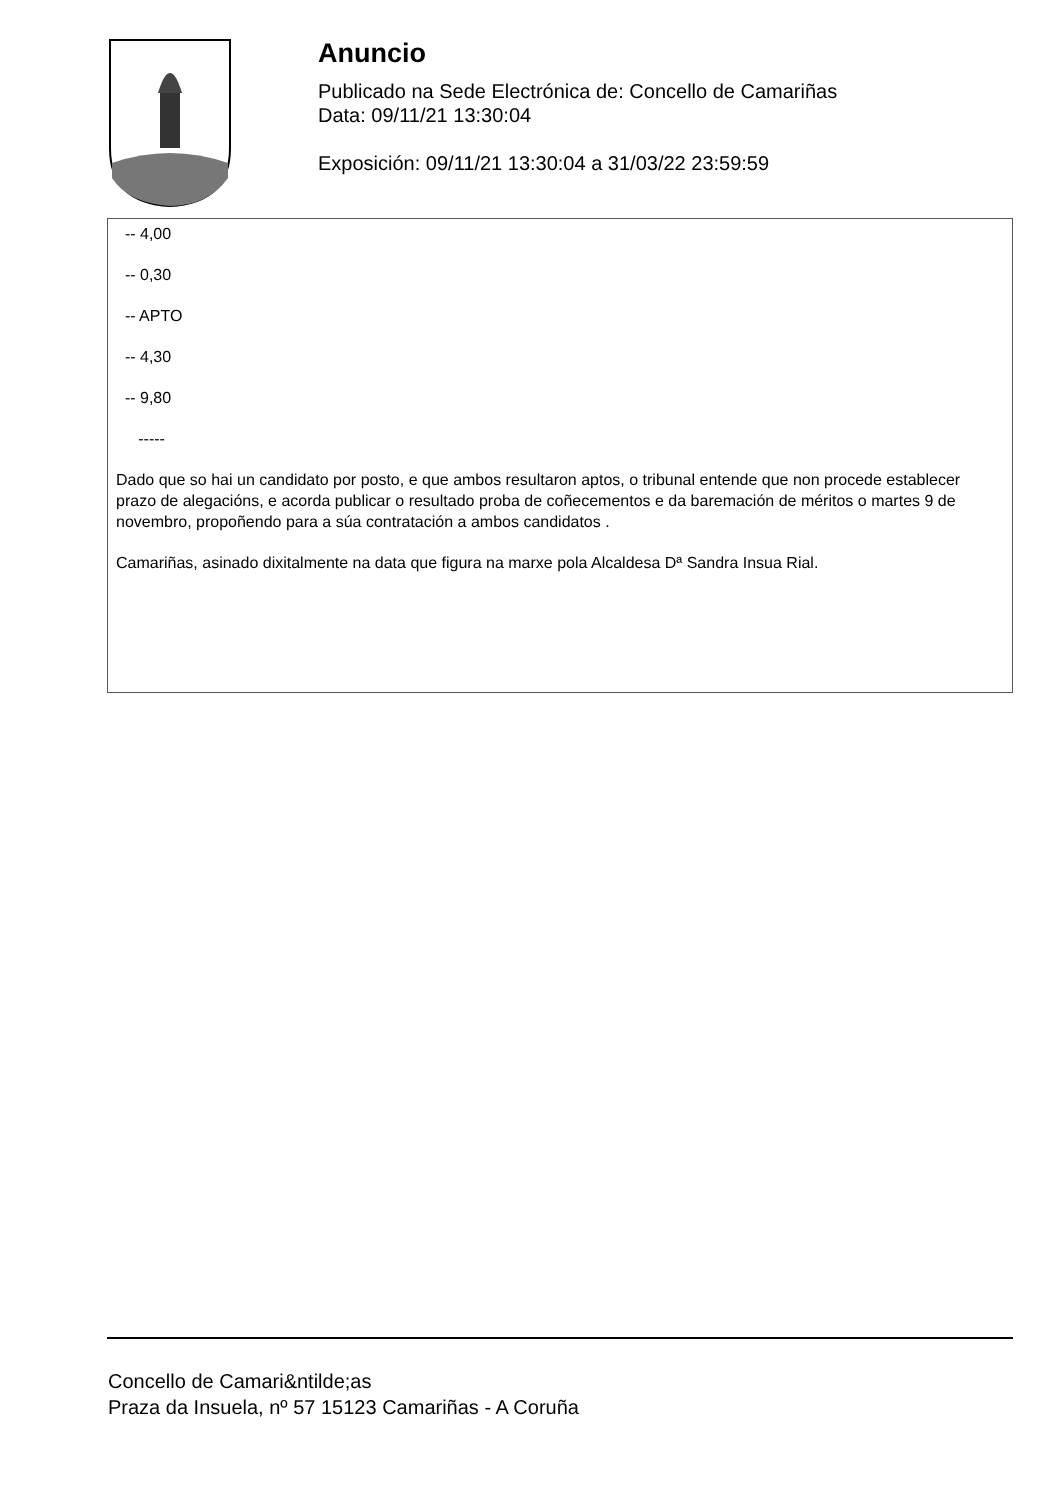Anuncio
Publicado na Sede Electrónica de: Concello de Camariñas
Data: 09/11/21 13:30:04
Exposición: 09/11/21 13:30:04 a 31/03/22 23:59:59
-- 4,00
-- 0,30
-- APTO
-- 4,30
-- 9,80
-----
Dado que so hai un candidato por posto, e que ambos resultaron aptos, o tribunal entende que non procede establecer prazo de alegacións, e acorda publicar o resultado proba de coñecementos e da baremación de méritos o martes 9 de novembro, propoñendo para a súa contratación a ambos candidatos .
Camariñas, asinado dixitalmente na data que figura na marxe pola Alcaldesa Dª Sandra Insua Rial.
Concello de Camari&ntilde;as
Praza da Insuela, nº 57 15123 Camariñas - A Coruña